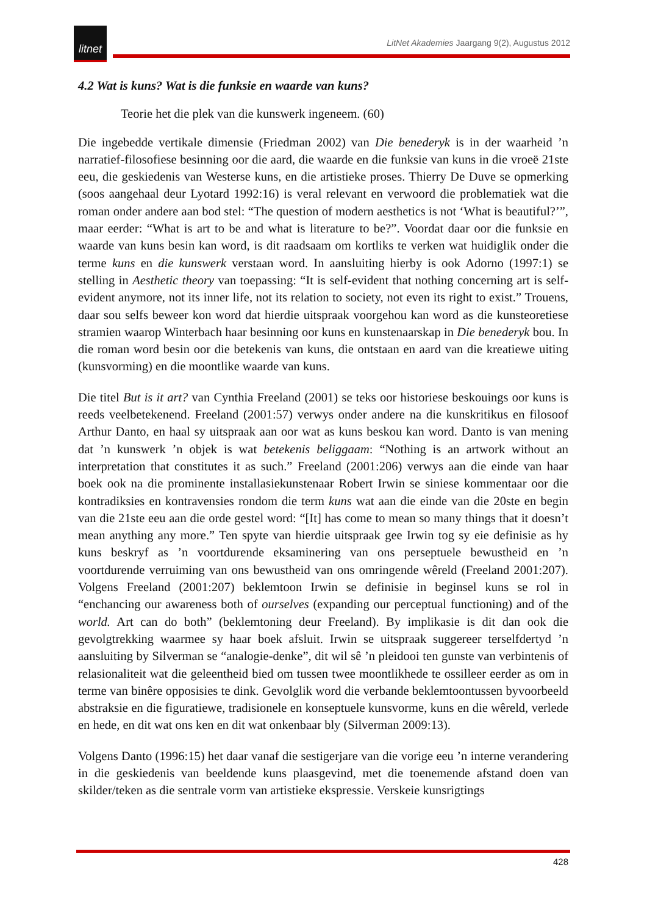litnet
LitNet Akademies Jaargang 9(2), Augustus 2012
4.2 Wat is kuns? Wat is die funksie en waarde van kuns?
Teorie het die plek van die kunswerk ingeneem. (60)
Die ingebedde vertikale dimensie (Friedman 2002) van Die benederyk is in der waarheid ’n narratief-filosofiese besinning oor die aard, die waarde en die funksie van kuns in die vroeë 21ste eeu, die geskiedenis van Westerse kuns, en die artistieke proses. Thierry De Duve se opmerking (soos aangehaal deur Lyotard 1992:16) is veral relevant en verwoord die problematiek wat die roman onder andere aan bod stel: “The question of modern aesthetics is not ‘What is beautiful?’”, maar eerder: “What is art to be and what is literature to be?”. Voordat daar oor die funksie en waarde van kuns besin kan word, is dit raadsaam om kortliks te verken wat huidiglik onder die terme kuns en die kunswerk verstaan word. In aansluiting hierby is ook Adorno (1997:1) se stelling in Aesthetic theory van toepassing: “It is self-evident that nothing concerning art is self-evident anymore, not its inner life, not its relation to society, not even its right to exist.” Trouens, daar sou selfs beweer kon word dat hierdie uitspraak voorgehou kan word as die kunsteoretiese stramien waarop Winterbach haar besinning oor kuns en kunstenaarskap in Die benederyk bou. In die roman word besin oor die betekenis van kuns, die ontstaan en aard van die kreatiewe uiting (kunsvorming) en die moontlike waarde van kuns.
Die titel But is it art? van Cynthia Freeland (2001) se teks oor historiese beskouings oor kuns is reeds veelbetekenend. Freeland (2001:57) verwys onder andere na die kunskritikus en filosoof Arthur Danto, en haal sy uitspraak aan oor wat as kuns beskou kan word. Danto is van mening dat ’n kunswerk ’n objek is wat betekenis beliggaam: “Nothing is an artwork without an interpretation that constitutes it as such.” Freeland (2001:206) verwys aan die einde van haar boek ook na die prominente installasiekunstenaar Robert Irwin se siniese kommentaar oor die kontradiksies en kontravensies rondom die term kuns wat aan die einde van die 20ste en begin van die 21ste eeu aan die orde gestel word: “[It] has come to mean so many things that it doesn’t mean anything any more.” Ten spyte van hierdie uitspraak gee Irwin tog sy eie definisie as hy kuns beskryf as ’n voortdurende eksaminering van ons perseptuele bewustheid en ’n voortdurende verruiming van ons bewustheid van ons omringende wêreld (Freeland 2001:207). Volgens Freeland (2001:207) beklemtoon Irwin se definisie in beginsel kuns se rol in “enchancing our awareness both of ourselves (expanding our perceptual functioning) and of the world. Art can do both” (beklemtoning deur Freeland). By implikasie is dit dan ook die gevolgtrekking waarmee sy haar boek afsluit. Irwin se uitspraak suggereer terselfdertyd ’n aansluiting by Silverman se “analogie-denke”, dit wil sê ’n pleidooi ten gunste van verbintenis of relasionaliteit wat die geleentheid bied om tussen twee moontlikhede te ossilleer eerder as om in terme van binêre opposisies te dink. Gevolglik word die verbande beklemtoontussen byvoorbeeld abstraksie en die figuratiewe, tradisionele en konseptuele kunsvorme, kuns en die wêreld, verlede en hede, en dit wat ons ken en dit wat onkenbaar bly (Silverman 2009:13).
Volgens Danto (1996:15) het daar vanaf die sestigerjare van die vorige eeu ’n interne verandering in die geskiedenis van beeldende kuns plaasgevind, met die toenemende afstand doen van skilder/teken as die sentrale vorm van artistieke ekspressie. Verskeie kunsrigtings
428